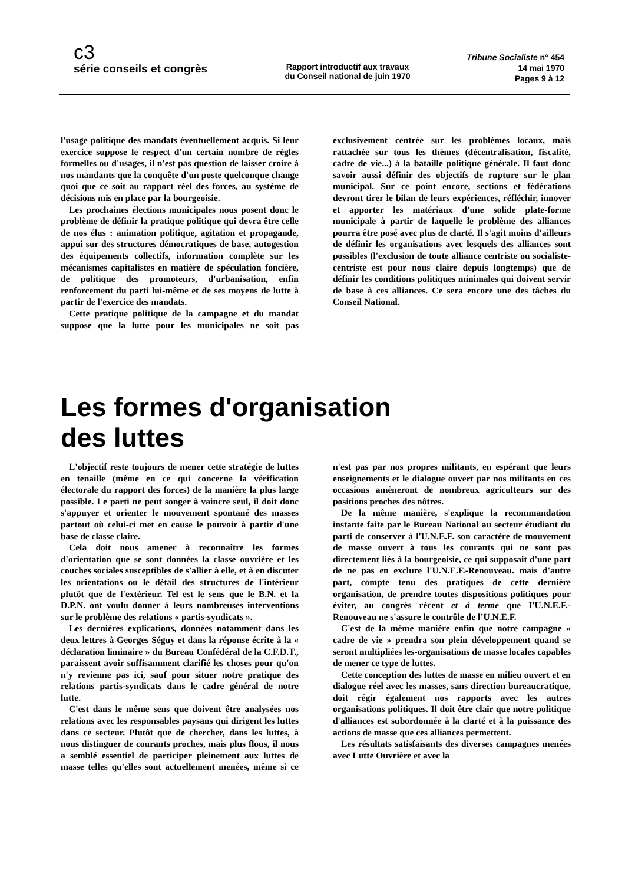c3
série conseils et congrès
Rapport introductif aux travaux
du Conseil national de juin 1970
Tribune Socialiste n° 454
14 mai 1970
Pages 9 à 12
l'usage politique des mandats éventuellement acquis. Si leur exercice suppose le respect d'un certain nombre de règles formelles ou d'usages, il n'est pas question de laisser croire à nos mandants que la conquête d'un poste quelconque change quoi que ce soit au rapport réel des forces, au système de décisions mis en place par la bourgeoisie.
Les prochaines élections municipales nous posent donc le problème de définir la pratique politique qui devra être celle de nos élus : animation politique, agitation et propagande, appui sur des structures démocratiques de base, autogestion des équipements collectifs, information complète sur les mécanismes capitalistes en matière de spéculation foncière, de politique des promoteurs, d'urbanisation, enfin renforcement du parti lui-même et de ses moyens de lutte à partir de l'exercice des mandats.
Cette pratique politique de la campagne et du mandat suppose que la lutte pour les municipales ne soit pas exclusivement centrée sur les problèmes locaux, mais rattachée sur tous les thèmes (décentralisation, fiscalité, cadre de vie...) à la bataille politique générale. Il faut donc savoir aussi définir des objectifs de rupture sur le plan municipal. Sur ce point encore, sections et fédérations devront tirer le bilan de leurs expériences, réfléchir, innover et apporter les matériaux d'une solide plate-forme municipale à partir de laquelle le problème des alliances pourra être posé avec plus de clarté. Il s'agit moins d'ailleurs de définir les organisations avec lesquels des alliances sont possibles (l'exclusion de toute alliance centriste ou socialiste-centriste est pour nous claire depuis longtemps) que de définir les conditions politiques minimales qui doivent servir de base à ces alliances. Ce sera encore une des tâches du Conseil National.
Les formes d'organisation
des luttes
L'objectif reste toujours de mener cette stratégie de luttes en tenaille (même en ce qui concerne la vérification électorale du rapport des forces) de la manière la plus large possible. Le parti ne peut songer à vaincre seul, il doit donc s'appuyer et orienter le mouvement spontané des masses partout où celui-ci met en cause le pouvoir à partir d'une base de classe claire.
Cela doit nous amener à reconnaître les formes d'orientation que se sont données la classe ouvrière et les couches sociales susceptibles de s'allier à elle, et à en discuter les orientations ou le détail des structures de l'intérieur plutôt que de l'extérieur. Tel est le sens que le B.N. et la D.P.N. ont voulu donner à leurs nombreuses interventions sur le problème des relations « partis-syndicats ».
Les dernières explications, données notamment dans les deux lettres à Georges Séguy et dans la réponse écrite à la « déclaration liminaire » du Bureau Confédéral de la C.F.D.T., paraissent avoir suffisamment clarifié les choses pour qu'on n'y revienne pas ici, sauf pour situer notre pratique des relations partis-syndicats dans le cadre général de notre lutte.
C'est dans le même sens que doivent être analysées nos relations avec les responsables paysans qui dirigent les luttes dans ce secteur. Plutôt que de chercher, dans les luttes, à nous distinguer de courants proches, mais plus flous, il nous a semblé essentiel de participer pleinement aux luttes de masse telles qu'elles sont actuellement menées, même si ce n'est pas par nos propres militants, en espérant que leurs enseignements et le dialogue ouvert par nos militants en ces occasions amèneront de nombreux agriculteurs sur des positions proches des nôtres.
De la même manière, s'explique la recommandation instante faite par le Bureau National au secteur étudiant du parti de conserver à l'U.N.E.F. son caractère de mouvement de masse ouvert à tous les courants qui ne sont pas directement liés à la bourgeoisie, ce qui supposait d'une part de ne pas en exclure l'U.N.E.F.-Renouveau. mais d'autre part, compte tenu des pratiques de cette dernière organisation, de prendre toutes dispositions politiques pour éviter, au congrès récent et à terme que I'U.N.E.F.-Renouveau ne s'assure le contrôle de l’U.N.E.F.
C'est de la même manière enfin que notre campagne « cadre de vie » prendra son plein développement quand se seront multipliées les-organisations de masse locales capables de mener ce type de luttes.
Cette conception des luttes de masse en milieu ouvert et en dialogue réel avec les masses, sans direction bureaucratique, doit régir également nos rapports avec les autres organisations politiques. Il doit être clair que notre politique d'alliances est subordonnée à la clarté et à la puissance des actions de masse que ces alliances permettent.
Les résultats satisfaisants des diverses campagnes menées avec Lutte Ouvrière et avec la